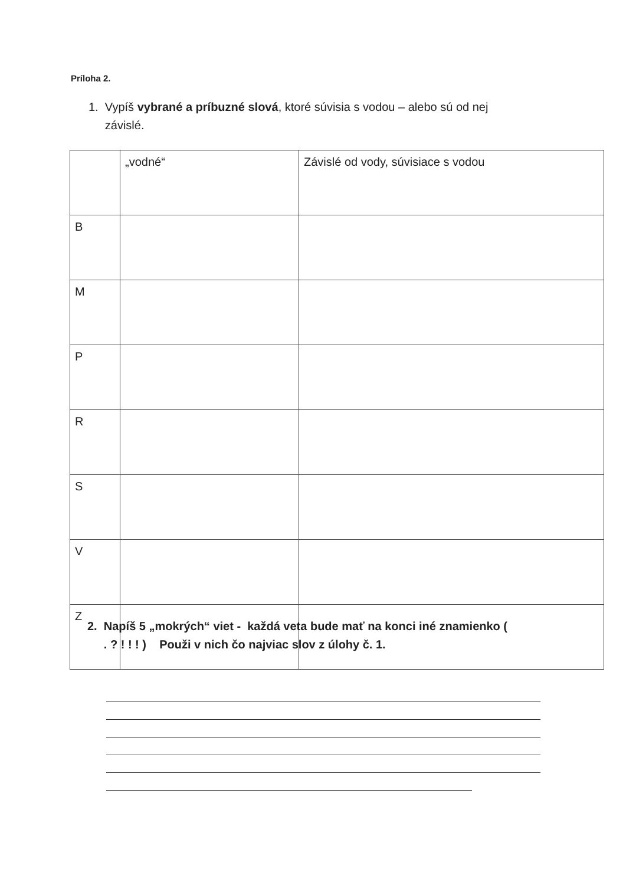Príloha 2.
1. Vypíš vybrané a príbuzné slová, ktoré súvisia s vodou – alebo sú od nej
závislé.
| | „vodné“ | Závislé od vody, súvisiace s vodou |
| B | | |
| M | | |
| P | | |
| R | | |
| S | | |
| V | | |
| Z | | |
2. Napíš 5 „mokrých“ viet - každá veta bude mať na konci iné znamienko (
. ? ! ! ! ) Použi v nich čo najviac slov z úlohy č. 1.